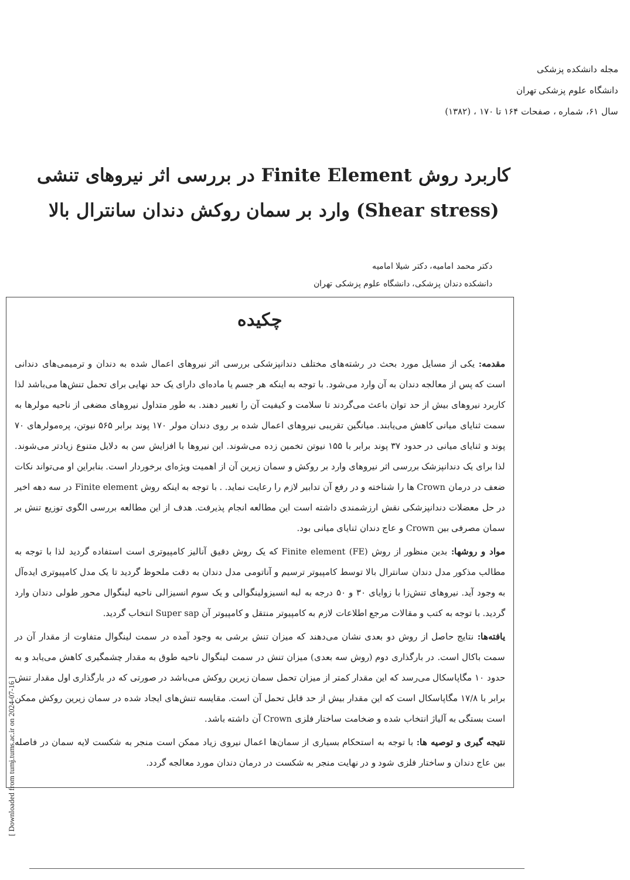مجله دانشکده پزشکی
دانشگاه علوم پزشکی تهران
سال ۶۱، شماره ، صفحات ۱۶۴ تا ۱۷۰ ، (۱۳۸۲)
کاربرد روش Finite Element در بررسی اثر نیروهای تنشی (Shear stress) وارد بر سمان روکش دندان سانترال بالا
دکتر محمد امامیه، دکتر شیلا امامیه
دانشکده دندان پزشکی، دانشگاه علوم پزشکی تهران
چکیده
مقدمه: یکی از مسایل مورد بحث در رشته‌های مختلف دندانپزشکی بررسی اثر نیروهای اعمال شده به دندان و ترمیمی‌های دندانی است که پس از معالجه دندان به آن وارد می‌شود. با توجه به اینکه هر جسم یا ماده‌ای دارای یک حد نهایی برای تحمل تنش‌ها می‌باشد لذا کاربرد نیروهای بیش از حد توان باعث می‌گردند تا سلامت و کیفیت آن را تغییر دهند. به طور متداول نیروهای مضغی از ناحیه مولرها به سمت ثنایای میانی کاهش می‌یابند. میانگین تقریبی نیروهای اعمال شده بر روی دندان مولر ۱۷۰ پوند برابر ۵۶۵ نیوتن، پره‌مولرهای ۷۰ پوند و ثنایای میانی در حدود ۳۷ پوند برابر با ۱۵۵ نیوتن تخمین زده می‌شوند. این نیروها با افزایش سن به دلایل متنوع زیادتر می‌شوند. لذا برای یک دندانپزشک بررسی اثر نیروهای وارد بر روکش و سمان زیرین آن از اهمیت ویژه‌ای برخوردار است. بنابراین او می‌تواند نکات ضعف در درمان Crown ها را شناخته و در رفع آن تدابیر لازم را رعایت نماید. . با توجه به اینکه روش Finite element در سه دهه اخیر در حل معضلات دندانپزشکی نقش ارزشمندی داشته است این مطالعه انجام پذیرفت. هدف از این مطالعه بررسی الگوی توزیع تنش بر سمان مصرفی بین Crown و عاج دندان ثنایای میانی بود.
مواد و روشها: بدین منظور از روش (FE) Finite element که یک روش دقیق آنالیز کامپیوتری است استفاده گردید لذا با توجه به مطالب مذکور مدل دندان سانترال بالا توسط کامپیوتر ترسیم و آناتومی مدل دندان به دقت ملحوظ گردید تا یک مدل کامپیوتری ایده‌آل به وجود آید. نیروهای تنش‌زا با زوایای ۳۰ و ۵۰ درجه به لبه انسیزولینگوالی و یک سوم انسیزالی ناحیه لینگوال محور طولی دندان وارد گردید. با توجه به کتب و مقالات مرجع اطلاعات لازم به کامپیوتر منتقل و کامپیوتر آن Super sap انتخاب گردید.
یافته‌ها: نتایج حاصل از روش دو بعدی نشان می‌دهند که میزان تنش برشی به وجود آمده در سمت لینگوال متفاوت از مقدار آن در سمت باکال است. در بارگذاری دوم (روش سه بعدی) میزان تنش در سمت لینگوال ناحیه طوق به مقدار چشمگیری کاهش می‌یابد و به حدود ۱۰ مگاپاسکال می‌رسد که این مقدار کمتر از میزان تحمل سمان زیرین روکش می‌باشد در صورتی که در بارگذاری اول مقدار تنش برابر با ۱۷/۸ مگاپاسکال است که این مقدار بیش از حد قابل تحمل آن است. مقایسه تنش‌های ایجاد شده در سمان زیرین روکش ممکن است بستگی به آلیاژ انتخاب شده و ضخامت ساختار فلزی Crown آن داشته باشد.
نتیجه گیری و توصیه ها: با توجه به استحکام بسیاری از سمان‌ها اعمال نیروی زیاد ممکن است منجر به شکست لایه سمان در فاصله بین عاج دندان و ساختار فلزی شود و در نهایت منجر به شکست در درمان دندان مورد معالجه گردد.
[ Downloaded from tumj.tums.ac.ir on 2024-07-16 ]